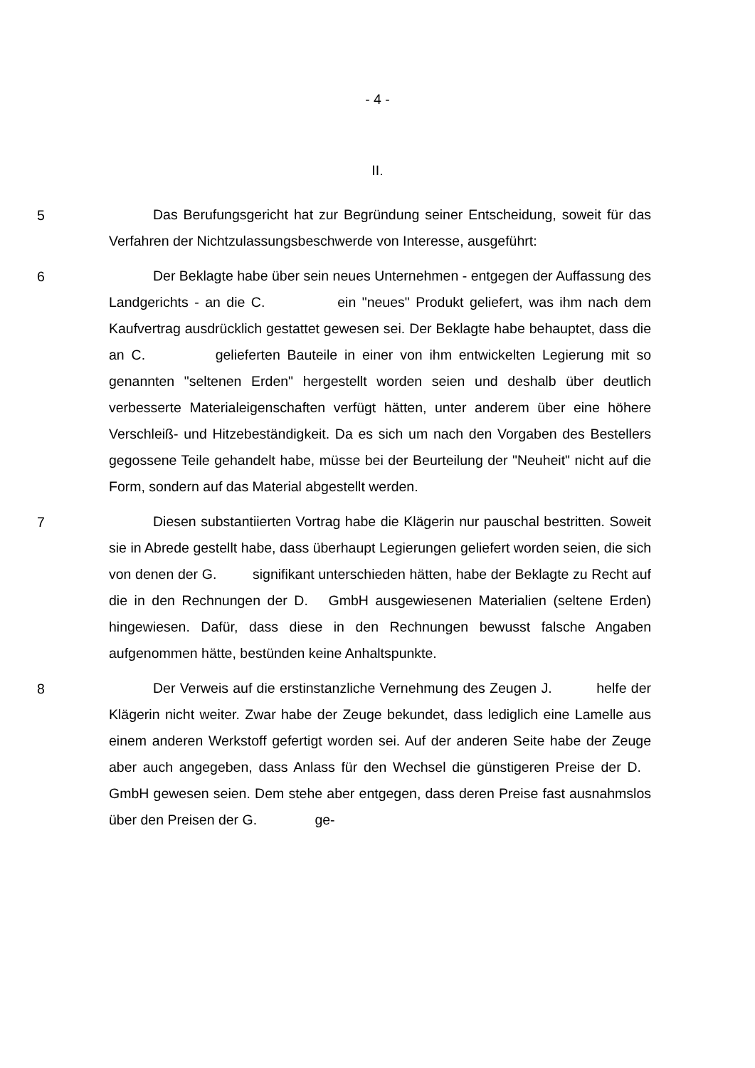- 4 -
II.
5
Das Berufungsgericht hat zur Begründung seiner Entscheidung, soweit für das Verfahren der Nichtzulassungsbeschwerde von Interesse, ausgeführt:
6
Der Beklagte habe über sein neues Unternehmen - entgegen der Auffassung des Landgerichts - an die C. ein "neues" Produkt geliefert, was ihm nach dem Kaufvertrag ausdrücklich gestattet gewesen sei. Der Beklagte habe behauptet, dass die an C. gelieferten Bauteile in einer von ihm entwickelten Legierung mit so genannten "seltenen Erden" hergestellt worden seien und deshalb über deutlich verbesserte Materialeigenschaften verfügt hätten, unter anderem über eine höhere Verschleiß- und Hitzebeständigkeit. Da es sich um nach den Vorgaben des Bestellers gegossene Teile gehandelt habe, müsse bei der Beurteilung der "Neuheit" nicht auf die Form, sondern auf das Material abgestellt werden.
7
Diesen substantiierten Vortrag habe die Klägerin nur pauschal bestritten. Soweit sie in Abrede gestellt habe, dass überhaupt Legierungen geliefert worden seien, die sich von denen der G. signifikant unterschieden hätten, habe der Beklagte zu Recht auf die in den Rechnungen der D. GmbH ausgewiesenen Materialien (seltene Erden) hingewiesen. Dafür, dass diese in den Rechnungen bewusst falsche Angaben aufgenommen hätte, bestünden keine Anhaltspunkte.
8
Der Verweis auf die erstinstanzliche Vernehmung des Zeugen J. helfe der Klägerin nicht weiter. Zwar habe der Zeuge bekundet, dass lediglich eine Lamelle aus einem anderen Werkstoff gefertigt worden sei. Auf der anderen Seite habe der Zeuge aber auch angegeben, dass Anlass für den Wechsel die günstigeren Preise der D. GmbH gewesen seien. Dem stehe aber entgegen, dass deren Preise fast ausnahmslos über den Preisen der G. ge-